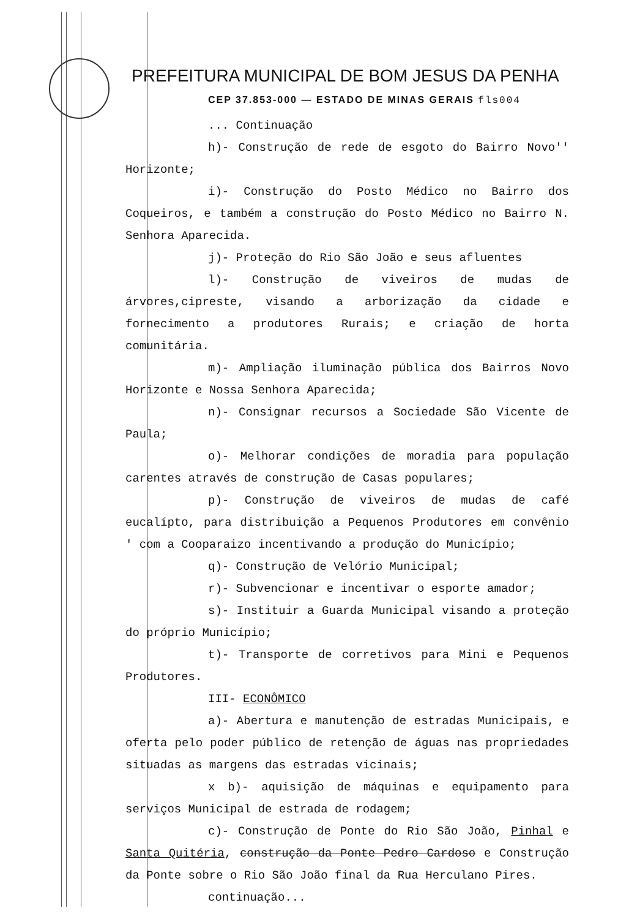PREFEITURA MUNICIPAL DE BOM JESUS DA PENHA
CEP 37.853-000 — ESTADO DE MINAS GERAIS fls004
... Continuação
h)- Construção de rede de esgoto do Bairro Novo'' Horizonte;
i)- Construção do Posto Médico no Bairro dos Coqueiros, e também a construção do Posto Médico no Bairro N. Senhora Aparecida.
j)- Proteção do Rio São João e seus afluentes
l)- Construção de viveiros de mudas de árvores,cipreste, visando a arborização da cidade e fornecimento a produtores Rurais; e criação de horta comunitária.
m)- Ampliação iluminação pública dos Bairros Novo Horizonte e Nossa Senhora Aparecida;
n)- Consignar recursos a Sociedade São Vicente de Paula;
o)- Melhorar condições de moradia para população carentes através de construção de Casas populares;
p)- Construção de viveiros de mudas de café eucalípto, para distribuição a Pequenos Produtores em convênio ' com a Cooparaizo incentivando a produção do Município;
q)- Construção de Velório Municipal;
r)- Subvencionar e incentivar o esporte amador;
s)- Instituir a Guarda Municipal visando a proteção do próprio Município;
t)- Transporte de corretivos para Mini e Pequenos Produtores.
III- ECONÔMICO
a)- Abertura e manutenção de estradas Municipais, e oferta pelo poder público de retenção de águas nas propriedades situadas as margens das estradas vicinais;
x b)- aquisição de máquinas e equipamento para serviços Municipal de estrada de rodagem;
c)- Construção de Ponte do Rio São João, Pinhal e Santa Quitéria, construção da Ponte Pedro Cardoso e Construção da Ponte sobre o Rio São João final da Rua Herculano Pires.
continuação...